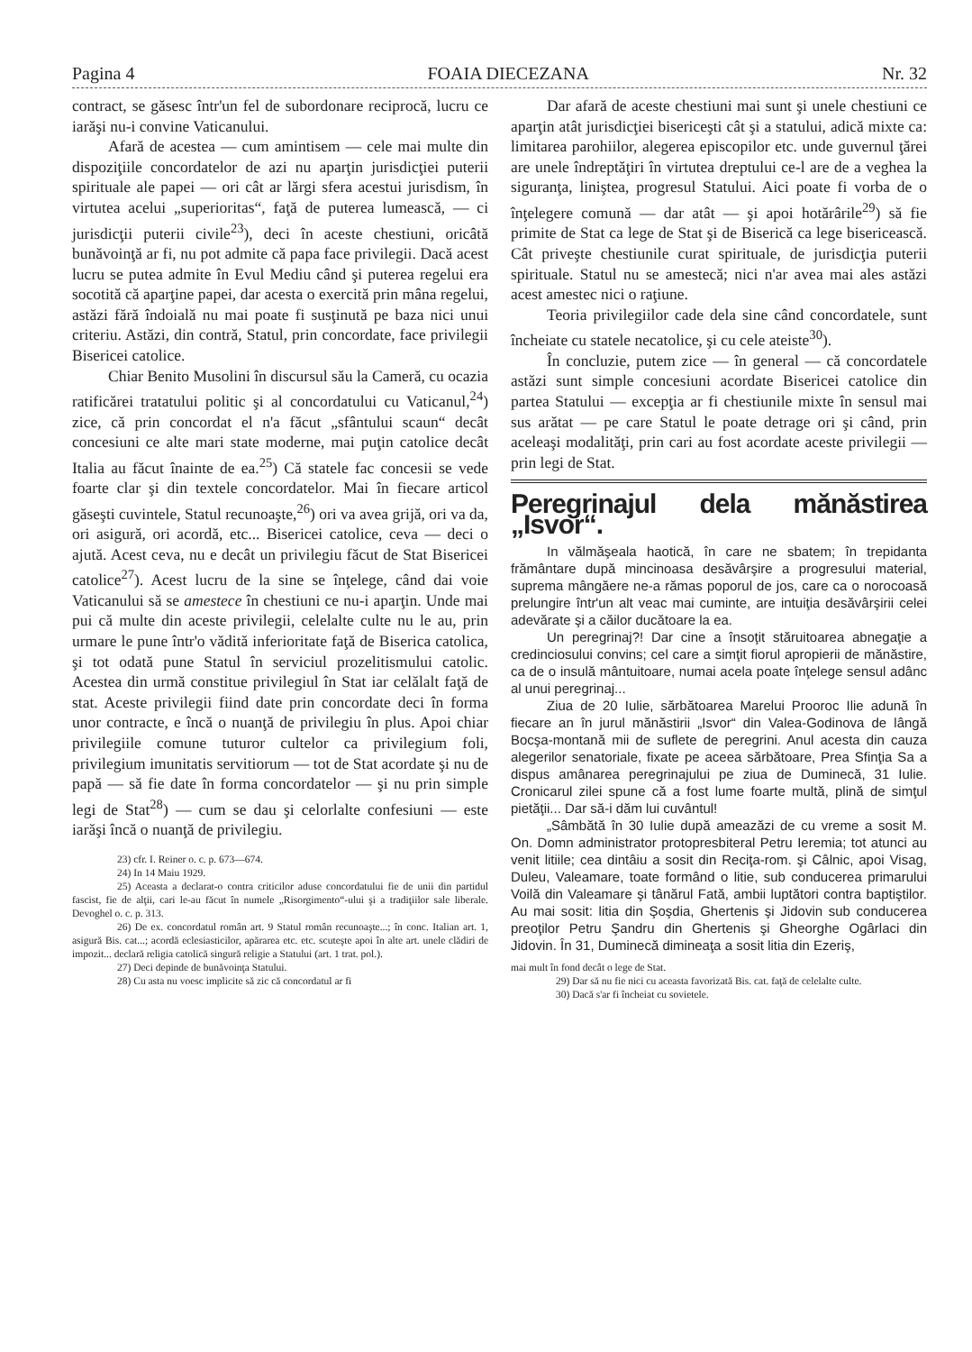Pagina 4 FOAIA DIECEZANA Nr. 32
contract, se găsesc într'un fel de subordonare reciprocă, lucru ce iarăşi nu-i convine Vaticanului.
Afară de acestea — cum amintisem — cele mai multe din dispoziţiile concordatelor de azi nu aparţin jurisdicţiei puterii spirituale ale papei — ori cât ar lărgi sfera acestui jurisdism, în virtutea acelui „superioritas“, faţă de puterea lumească, — ci jurisdicţii puterii civile<sup>23</sup>), deci în aceste chestiuni, oricâtă bunăvoinţă ar fi, nu pot admite că papa face privilegii. Dacă acest lucru se putea admite în Evul Mediu când şi puterea regelui era socotită că aparţine papei, dar acesta o exercită prin mâna regelui, astăzi fără îndoială nu mai poate fi susţinută pe baza nici unui criteriu. Astăzi, din contră, Statul, prin concordate, face privilegii Bisericei catolice.
Chiar Benito Musolini în discursul său la Cameră, cu ocazia ratificărei tratatului politic şi al concordatului cu Vaticanul,<sup>24</sup>) zice, că prin concordat el n'a făcut „sfântului scaun“ decât concesiuni ce alte mari state moderne, mai puţin catolice decât Italia au făcut înainte de ea.<sup>25</sup>) Că statele fac concesii se vede foarte clar şi din textele concordatelor. Mai în fiecare articol găseşti cuvintele, Statul recunoaşte,<sup>26</sup>) ori va avea grijă, ori va da, ori asigură, ori acordă, etc... Bisericei catolice, ceva — deci o ajută. Acest ceva, nu e decât un privilegiu făcut de Stat Bisericei catolice<sup>27</sup>). Acest lucru de la sine se înţelege, când dai voie Vaticanului să se amestece în chestiuni ce nu-i aparţin. Unde mai pui că multe din aceste privilegii, celelalte culte nu le au, prin urmare le pune într'o vădită inferioritate faţă de Biserica catolica, şi tot odată pune Statul în serviciul prozelitismului catolic. Acestea din urmă constitue privilegiul în Stat iar celălalt faţă de stat. Aceste privilegii fiind date prin concordate deci în forma unor contracte, e încă o nuanţă de privilegiu în plus. Apoi chiar privilegiile comune tuturor cultelor ca privilegium foli, privilegium imunitatis servitiorum — tot de Stat acordate şi nu de papă — să fie date în forma concordatelor — şi nu prin simple legi de Stat<sup>28</sup>) — cum se dau şi celorlalte confesiuni — este iarăşi încă o nuanţă de privilegiu.
23) cfr. I. Reiner o. c. p. 673—674.
24) In 14 Maiu 1929.
25) Aceasta a declarat-o contra criticilor aduse concordatului fie de unii din partidul fascist, fie de alţii, cari le-au făcut în numele „Risorgimento“-ului şi a tradiţiilor sale liberale. Devoghel o. c. p. 313.
26) De ex. concordatul român art. 9 Statul român recunoaşte...; în conc. Italian art. 1, asigură Bis. cat...; acordă eclesiasticilor, apărarea etc. etc. scuteşte apoi în alte art. unele clădiri de impozit... declară religia catolică singură religie a Statului (art. 1 trat. pol.).
27) Deci depinde de bunăvoinţa Statului.
28) Cu asta nu voesc implicite să zic că concordatul ar fi
Dar afară de aceste chestiuni mai sunt şi unele chestiuni ce aparţin atât jurisdicţiei bisericeşti cât şi a statului, adică mixte ca: limitarea parohiilor, alegerea episcopilor etc. unde guvernul ţărei are unele îndreptăţiri în virtutea dreptului ce-l are de a veghea la siguranţa, liniştea, progresul Statului. Aici poate fi vorba de o înţelegere comună — dar atât — şi apoi hotărârile<sup>29</sup>) să fie primite de Stat ca lege de Stat şi de Biserică ca lege bisericească. Cât priveşte chestiunile curat spirituale, de jurisdicţia puterii spirituale. Statul nu se amestecă; nici n'ar avea mai ales astăzi acest amestec nici o raţiune.
Teoria privilegiilor cade dela sine când concordatele, sunt încheiate cu statele necatolice, şi cu cele ateiste<sup>30</sup>).
În concluzie, putem zice — în general — că concordatele astăzi sunt simple concesiuni acordate Bisericei catolice din partea Statului — excepţia ar fi chestiunile mixte în sensul mai sus arătat — pe care Statul le poate detrage ori şi când, prin aceleaşi modalităţi, prin cari au fost acordate aceste privilegii — prin legi de Stat.
Peregrinajul dela mănăstirea „Isvor“.
In vălmăşeala haotică, în care ne sbatem; în trepidanta frământare după mincinoasa desăvârşire a progresului material, suprema mângăere ne-a rămas poporul de jos, care ca o norocoasă prelungire într'un alt veac mai cuminte, are intuiţia desăvârşirii celei adevărate şi a căilor ducătoare la ea.
Un peregrinaj?! Dar cine a însoţit stăruitoarea abnegaţie a credinciosului convins; cel care a simţit fiorul apropierii de mănăstire, ca de o insulă mântuitoare, numai acela poate înţelege sensul adânc al unui peregrinaj...
Ziua de 20 Iulie, sărbătoarea Marelui Prooroc Ilie adună în fiecare an în jurul mănăstirii „Isvor“ din Valea-Godinova de lângă Bocşa-montană mii de suflete de peregrini. Anul acesta din cauza alegerilor senatoriale, fixate pe aceea sărbătoare, Prea Sfinţia Sa a dispus amânarea peregrinajului pe ziua de Duminecă, 31 Iulie. Cronicarul zilei spune că a fost lume foarte multă, plină de simţul pietăţii... Dar să-i dăm lui cuvântul!
„Sâmbătă în 30 Iulie după ameazăzi de cu vreme a sosit M. On. Domn administrator protopresbiteral Petru Ieremia; tot atunci au venit litiile; cea dintâiu a sosit din Reciţa-rom. şi Câlnic, apoi Visag, Duleu, Valeamare, toate formând o litie, sub conducerea primarului Voilă din Valeamare şi tânărul Fată, ambii luptători contra baptiştilor. Au mai sosit: litia din Şoşdia, Ghertenis şi Jidovin sub conducerea preoţilor Petru Şandru din Ghertenis şi Gheorghe Ogârlaci din Jidovin. În 31, Duminecă dimineaţa a sosit litia din Ezeriş,
mai mult în fond decât o lege de Stat.
29) Dar să nu fie nici cu aceasta favorizată Bis. cat. faţă de celelalte culte.
30) Dacă s'ar fi încheiat cu sovietele.